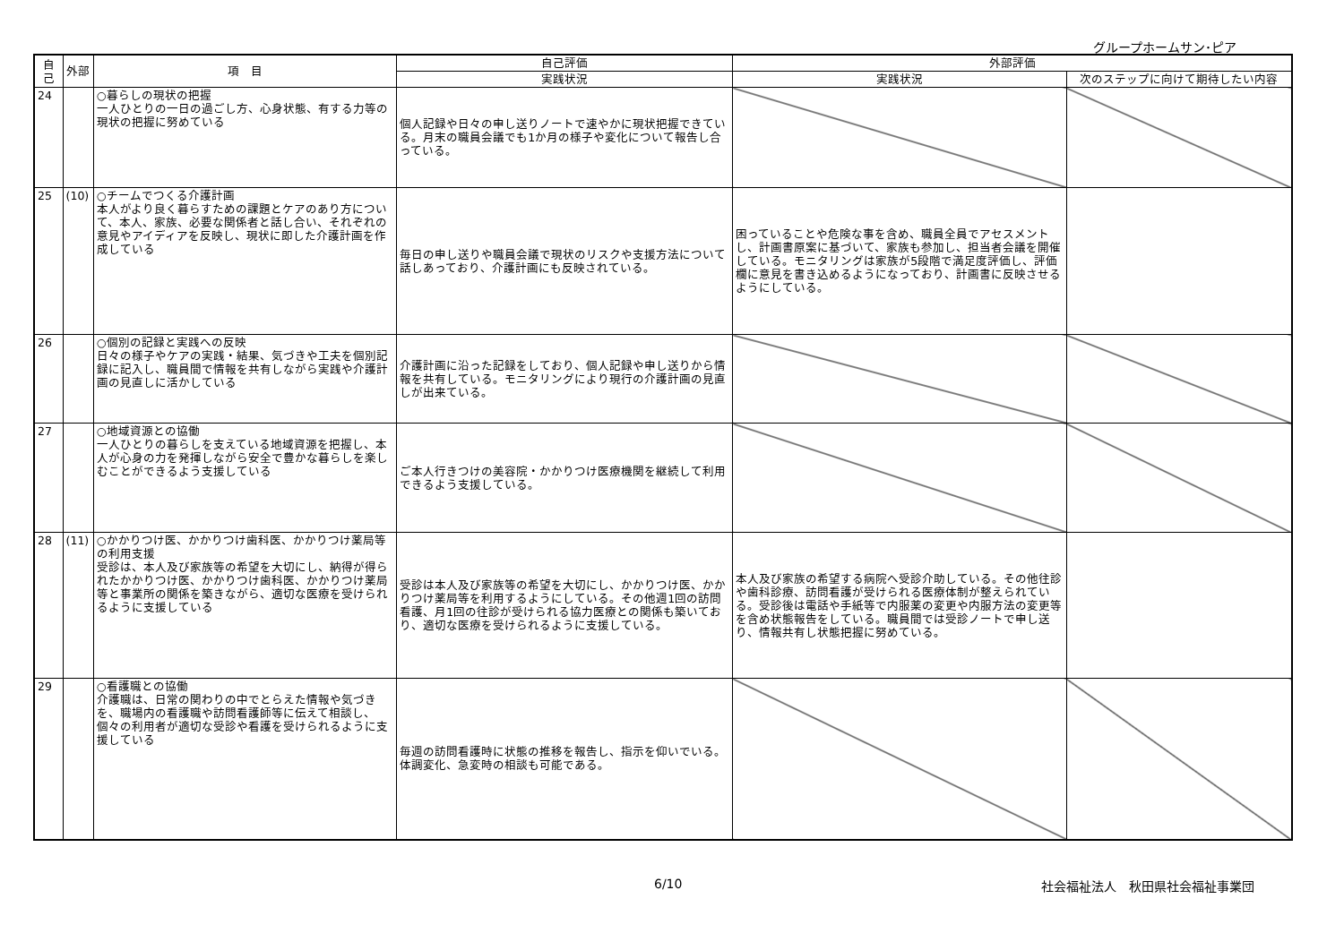グループホームサン･ピア
| 自己 | 外部 | 項 目 | 自己評価 | 外部評価 | |
| --- | --- | --- | --- | --- | --- |
| | | | 実践状況 | 実践状況 | 次のステップに向けて期待したい内容 |
| 24 | | ○暮らしの現状の把握 一人ひとりの一日の過ごし方、心身状態、有する力等の現状の把握に努めている | 個人記録や日々の申し送りノートで速やかに現状把握できている。月末の職員会議でも1か月の様子や変化について報告し合っている。 | | |
| 25 | (10) | ○チームでつくる介護計画 本人がより良く暮らすための課題とケアのあり方について、本人、家族、必要な関係者と話し合い、それぞれの意見やアイディアを反映し、現状に即した介護計画を作成している | 毎日の申し送りや職員会議で現状のリスクや支援方法について話しあっており、介護計画にも反映されている。 | 困っていることや危険な事を含め、職員全員でアセスメントし、計画書原案に基づいて、家族も参加し、担当者会議を開催している。モニタリングは家族が5段階で満足度評価し、評価欄に意見を書き込めるようになっており、計画書に反映させるようにしている。 | |
| 26 | | ○個別の記録と実践への反映 日々の様子やケアの実践・結果、気づきや工夫を個別記録に記入し、職員間で情報を共有しながら実践や介護計画の見直しに活かしている | 介護計画に沿った記録をしており、個人記録や申し送りから情報を共有している。モニタリングにより現行の介護計画の見直しが出来ている。 | | |
| 27 | | ○地域資源との協働 一人ひとりの暮らしを支えている地域資源を把握し、本人が心身の力を発揮しながら安全で豊かな暮らしを楽しむことができるよう支援している | ご本人行きつけの美容院・かかりつけ医療機関を継続して利用できるよう支援している。 | | |
| 28 | (11) | ○かかりつけ医、かかりつけ歯科医、かかりつけ薬局等の利用支援 受診は、本人及び家族等の希望を大切にし、納得が得られたかかりつけ医、かかりつけ歯科医、かかりつけ薬局等と事業所の関係を築きながら、適切な医療を受けられるように支援している | 受診は本人及び家族等の希望を大切にし、かかりつけ医、かかりつけ薬局等を利用するようにしている。その他週1回の訪問看護、月1回の往診が受けられる協力医療との関係も築いており、適切な医療を受けられるように支援している。 | 本人及び家族の希望する病院へ受診介助している。その他往診や歯科診療、訪問看護が受けられる医療体制が整えられている。受診後は電話や手紙等で内服薬の変更や内服方法の変更等を含め状態報告をしている。職員間では受診ノートで申し送り、情報共有し状態把握に努めている。 | |
| 29 | | ○看護職との協働 介護職は、日常の関わりの中でとらえた情報や気づきを、職場内の看護職や訪問看護師等に伝えて相談し、個々の利用者が適切な受診や看護を受けられるように支援している | 毎週の訪問看護時に状態の推移を報告し、指示を仰いでいる。体調変化、急変時の相談も可能である。 | | |
6/10 社会福祉法人　秋田県社会福祉事業団